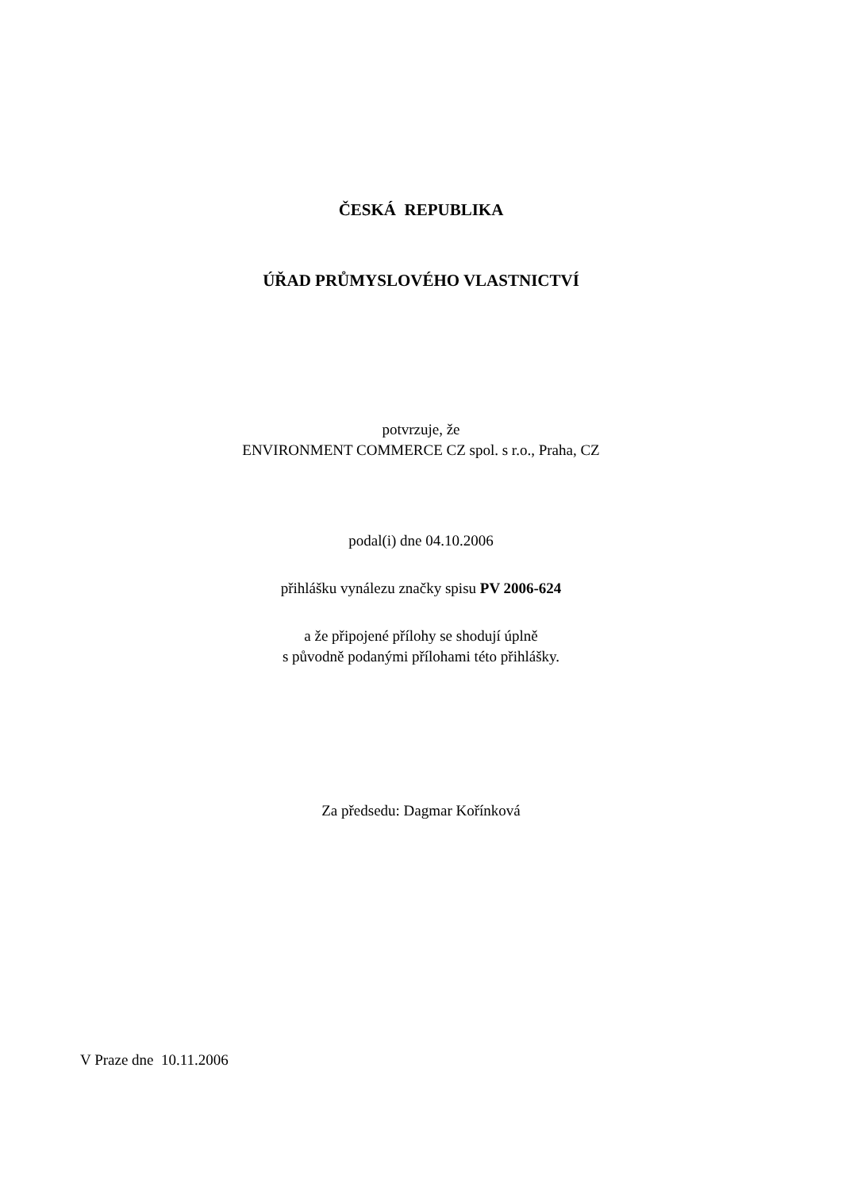ČESKÁ REPUBLIKA
ÚŘAD PRŮMYSLOVÉHO VLASTNICTVÍ
potvrzuje, že
ENVIRONMENT COMMERCE CZ spol. s r.o., Praha, CZ
podal(i) dne 04.10.2006
přihlášku vynálezu značky spisu PV 2006-624
a že připojené přílohy se shodují úplně
s původně podanými přílohami této přihlášky.
Za předsedu: Dagmar Kořínková
V Praze dne 10.11.2006